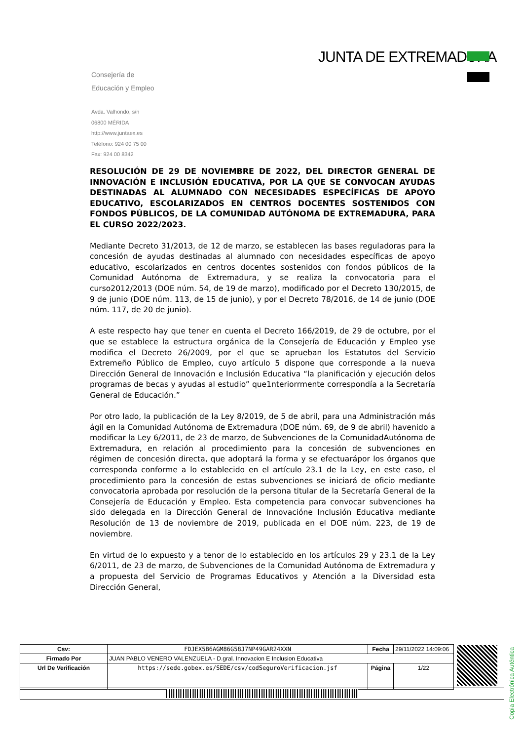JUNTA DE EXTREMADURA
Consejería de
Educación y Empleo
Avda. Valhondo, s/n
06800 MÉRIDA
http://www.juntaex.es
Teléfono: 924 00 75 00
Fax: 924 00 8342
RESOLUCIÓN DE 29 DE NOVIEMBRE DE 2022, DEL DIRECTOR GENERAL DE INNOVACIÓN E INCLUSIÓN EDUCATIVA, POR LA QUE SE CONVOCAN AYUDAS DESTINADAS AL ALUMNADO CON NECESIDADES ESPECÍFICAS DE APOYO EDUCATIVO, ESCOLARIZADOS EN CENTROS DOCENTES SOSTENIDOS CON FONDOS PÚBLICOS, DE LA COMUNIDAD AUTÓNOMA DE EXTREMADURA, PARA EL CURSO 2022/2023.
Mediante Decreto 31/2013, de 12 de marzo, se establecen las bases reguladoras para la concesión de ayudas destinadas al alumnado con necesidades específicas de apoyo educativo, escolarizados en centros docentes sostenidos con fondos públicos de la Comunidad Autónoma de Extremadura, y se realiza la convocatoria para el curso2012/2013 (DOE núm. 54, de 19 de marzo), modificado por el Decreto 130/2015, de 9 de junio (DOE núm. 113, de 15 de junio), y por el Decreto 78/2016, de 14 de junio (DOE núm. 117, de 20 de junio).
A este respecto hay que tener en cuenta el Decreto 166/2019, de 29 de octubre, por el que se establece la estructura orgánica de la Consejería de Educación y Empleo yse modifica el Decreto 26/2009, por el que se aprueban los Estatutos del Servicio Extremeño Público de Empleo, cuyo artículo 5 dispone que corresponde a la nueva Dirección General de Innovación e Inclusión Educativa “la planificación y ejecución delos programas de becas y ayudas al estudio” que1nteriorrmente correspondía a la Secretaría General de Educación.”
Por otro lado, la publicación de la Ley 8/2019, de 5 de abril, para una Administración más ágil en la Comunidad Autónoma de Extremadura (DOE núm. 69, de 9 de abril) havenido a modificar la Ley 6/2011, de 23 de marzo, de Subvenciones de la ComunidadAutónoma de Extremadura, en relación al procedimiento para la concesión de subvenciones en régimen de concesión directa, que adoptará la forma y se efectuarápor los órganos que corresponda conforme a lo establecido en el artículo 23.1 de la Ley, en este caso, el procedimiento para la concesión de estas subvenciones se iniciará de oficio mediante convocatoria aprobada por resolución de la persona titular de la Secretaría General de la Consejería de Educación y Empleo. Esta competencia para convocar subvenciones ha sido delegada en la Dirección General de Innovacióne Inclusión Educativa mediante Resolución de 13 de noviembre de 2019, publicada en el DOE núm. 223, de 19 de noviembre.
En virtud de lo expuesto y a tenor de lo establecido en los artículos 29 y 23.1 de la Ley 6/2011, de 23 de marzo, de Subvenciones de la Comunidad Autónoma de Extremadura y a propuesta del Servicio de Programas Educativos y Atención a la Diversidad esta Dirección General,
Copia Electrónica Auténtica
| Csv: | FDJEX5B6AGM86G58J7NP49GAR24XXN | Fecha | 29/11/2022 14:09:06 |
| Firmado Por | JUAN PABLO VENERO VALENZUELA - D.gral. Innovacion E Inclusion Educativa | | |
| Url De Verificación | https://sede.gobex.es/SEDE/csv/codSeguroVerificacion.jsf | Página | 1/22 |